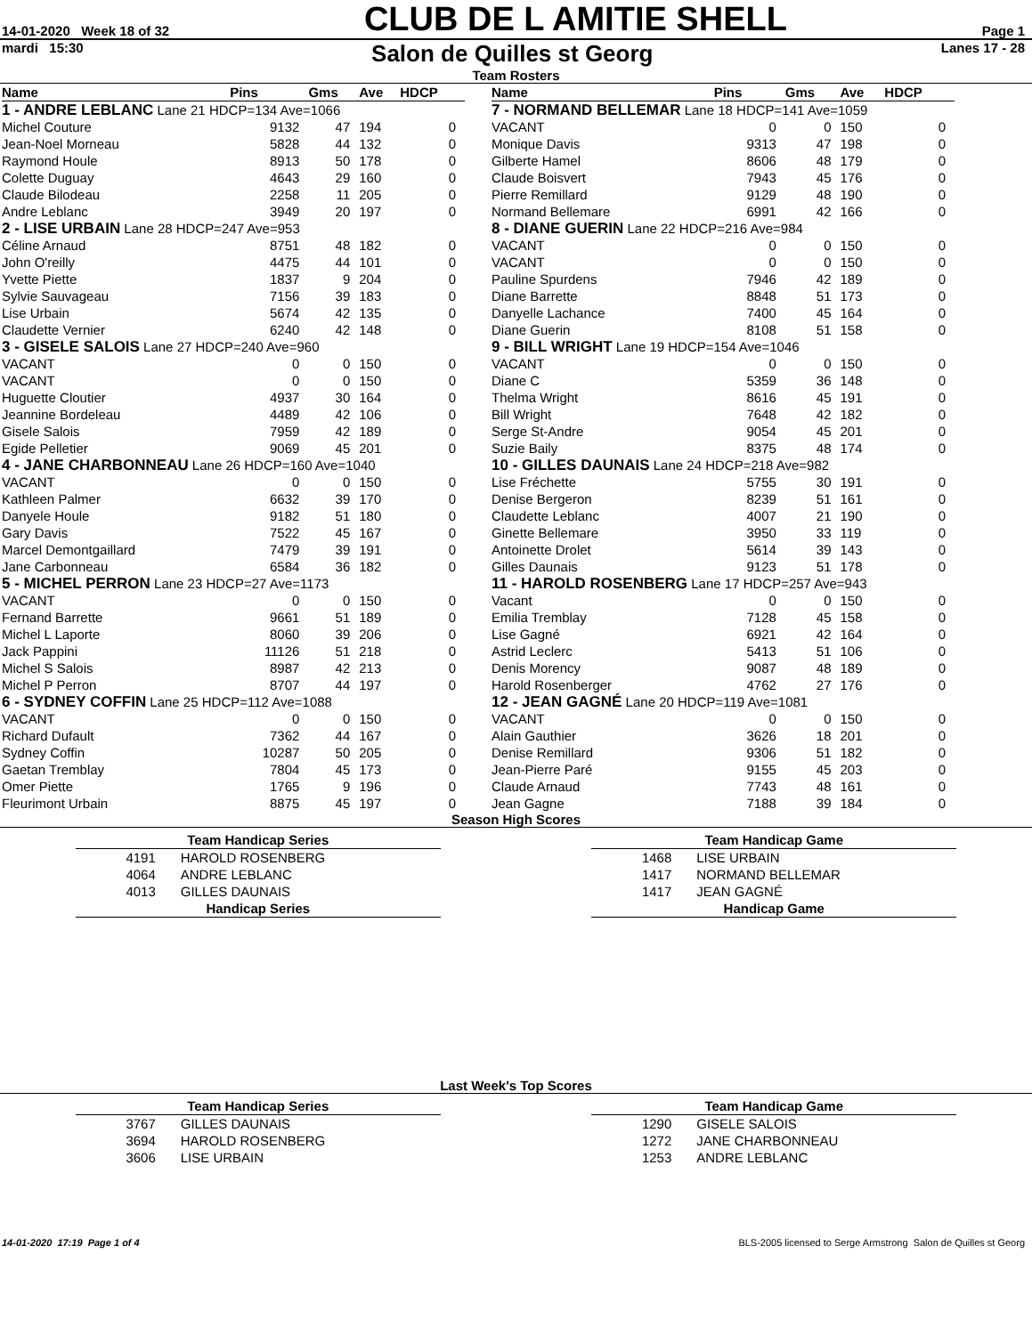14-01-2020 Week 18 of 32 CLUB DE L AMITIE SHELL Page 1
mardi 15:30 Salon de Quilles st Georg Lanes 17 - 28
Team Rosters
| Name | Pins | Gms | Ave | HDCP |
| --- | --- | --- | --- | --- |
| 1 - ANDRE LEBLANC Lane 21 HDCP=134 Ave=1066 | | | | |
| Michel Couture | 9132 | 47 | 194 | 0 |
| Jean-Noel Morneau | 5828 | 44 | 132 | 0 |
| Raymond Houle | 8913 | 50 | 178 | 0 |
| Colette Duguay | 4643 | 29 | 160 | 0 |
| Claude Bilodeau | 2258 | 11 | 205 | 0 |
| Andre Leblanc | 3949 | 20 | 197 | 0 |
| 2 - LISE URBAIN Lane 28 HDCP=247 Ave=953 | | | | |
| Céline Arnaud | 8751 | 48 | 182 | 0 |
| John O'reilly | 4475 | 44 | 101 | 0 |
| Yvette Piette | 1837 | 9 | 204 | 0 |
| Sylvie Sauvageau | 7156 | 39 | 183 | 0 |
| Lise Urbain | 5674 | 42 | 135 | 0 |
| Claudette Vernier | 6240 | 42 | 148 | 0 |
| 3 - GISELE SALOIS Lane 27 HDCP=240 Ave=960 | | | | |
| VACANT | 0 | 0 | 150 | 0 |
| VACANT | 0 | 0 | 150 | 0 |
| Huguette Cloutier | 4937 | 30 | 164 | 0 |
| Jeannine Bordeleau | 4489 | 42 | 106 | 0 |
| Gisele Salois | 7959 | 42 | 189 | 0 |
| Egide Pelletier | 9069 | 45 | 201 | 0 |
| 4 - JANE CHARBONNEAU Lane 26 HDCP=160 Ave=1040 | | | | |
| VACANT | 0 | 0 | 150 | 0 |
| Kathleen Palmer | 6632 | 39 | 170 | 0 |
| Danyele Houle | 9182 | 51 | 180 | 0 |
| Gary Davis | 7522 | 45 | 167 | 0 |
| Marcel Demontgaillard | 7479 | 39 | 191 | 0 |
| Jane Carbonneau | 6584 | 36 | 182 | 0 |
| 5 - MICHEL PERRON Lane 23 HDCP=27 Ave=1173 | | | | |
| VACANT | 0 | 0 | 150 | 0 |
| Fernand Barrette | 9661 | 51 | 189 | 0 |
| Michel L Laporte | 8060 | 39 | 206 | 0 |
| Jack Pappini | 11126 | 51 | 218 | 0 |
| Michel S Salois | 8987 | 42 | 213 | 0 |
| Michel P Perron | 8707 | 44 | 197 | 0 |
| 6 - SYDNEY COFFIN Lane 25 HDCP=112 Ave=1088 | | | | |
| VACANT | 0 | 0 | 150 | 0 |
| Richard Dufault | 7362 | 44 | 167 | 0 |
| Sydney Coffin | 10287 | 50 | 205 | 0 |
| Gaetan Tremblay | 7804 | 45 | 173 | 0 |
| Omer Piette | 1765 | 9 | 196 | 0 |
| Fleurimont Urbain | 8875 | 45 | 197 | 0 |
| Name | Pins | Gms | Ave | HDCP |
| --- | --- | --- | --- | --- |
| 7 - NORMAND BELLEMAR Lane 18 HDCP=141 Ave=1059 | | | | |
| VACANT | 0 | 0 | 150 | 0 |
| Monique Davis | 9313 | 47 | 198 | 0 |
| Gilberte Hamel | 8606 | 48 | 179 | 0 |
| Claude Boisvert | 7943 | 45 | 176 | 0 |
| Pierre Remillard | 9129 | 48 | 190 | 0 |
| Normand Bellemare | 6991 | 42 | 166 | 0 |
| 8 - DIANE GUERIN Lane 22 HDCP=216 Ave=984 | | | | |
| VACANT | 0 | 0 | 150 | 0 |
| VACANT | 0 | 0 | 150 | 0 |
| Pauline Spurdens | 7946 | 42 | 189 | 0 |
| Diane Barrette | 8848 | 51 | 173 | 0 |
| Danyelle Lachance | 7400 | 45 | 164 | 0 |
| Diane Guerin | 8108 | 51 | 158 | 0 |
| 9 - BILL WRIGHT Lane 19 HDCP=154 Ave=1046 | | | | |
| VACANT | 0 | 0 | 150 | 0 |
| Diane C | 5359 | 36 | 148 | 0 |
| Thelma Wright | 8616 | 45 | 191 | 0 |
| Bill Wright | 7648 | 42 | 182 | 0 |
| Serge St-Andre | 9054 | 45 | 201 | 0 |
| Suzie Baily | 8375 | 48 | 174 | 0 |
| 10 - GILLES DAUNAIS Lane 24 HDCP=218 Ave=982 | | | | |
| Lise Fréchette | 5755 | 30 | 191 | 0 |
| Denise Bergeron | 8239 | 51 | 161 | 0 |
| Claudette Leblanc | 4007 | 21 | 190 | 0 |
| Ginette Bellemare | 3950 | 33 | 119 | 0 |
| Antoinette Drolet | 5614 | 39 | 143 | 0 |
| Gilles Daunais | 9123 | 51 | 178 | 0 |
| 11 - HAROLD ROSENBERG Lane 17 HDCP=257 Ave=943 | | | | |
| Vacant | 0 | 0 | 150 | 0 |
| Emilia Tremblay | 7128 | 45 | 158 | 0 |
| Lise Gagné | 6921 | 42 | 164 | 0 |
| Astrid Leclerc | 5413 | 51 | 106 | 0 |
| Denis Morency | 9087 | 48 | 189 | 0 |
| Harold Rosenberger | 4762 | 27 | 176 | 0 |
| 12 - JEAN GAGNÉ Lane 20 HDCP=119 Ave=1081 | | | | |
| VACANT | 0 | 0 | 150 | 0 |
| Alain Gauthier | 3626 | 18 | 201 | 0 |
| Denise Remillard | 9306 | 51 | 182 | 0 |
| Jean-Pierre Paré | 9155 | 45 | 203 | 0 |
| Claude Arnaud | 7743 | 48 | 161 | 0 |
| Jean Gagne | 7188 | 39 | 184 | 0 |
Season High Scores
| Team Handicap Series | |
| --- | --- |
| 4191 | HAROLD ROSENBERG |
| 4064 | ANDRE LEBLANC |
| 4013 | GILLES DAUNAIS |
| Handicap Series | |
| Team Handicap Game | |
| --- | --- |
| 1468 | LISE URBAIN |
| 1417 | NORMAND BELLEMAR |
| 1417 | JEAN GAGNÉ |
| Handicap Game | |
Last Week's Top Scores
| Team Handicap Series | |
| --- | --- |
| 3767 | GILLES DAUNAIS |
| 3694 | HAROLD ROSENBERG |
| 3606 | LISE URBAIN |
| Team Handicap Game | |
| --- | --- |
| 1290 | GISELE SALOIS |
| 1272 | JANE CHARBONNEAU |
| 1253 | ANDRE LEBLANC |
14-01-2020 17:19 Page 1 of 4 BLS-2005 licensed to Serge Armstrong Salon de Quilles st Georg